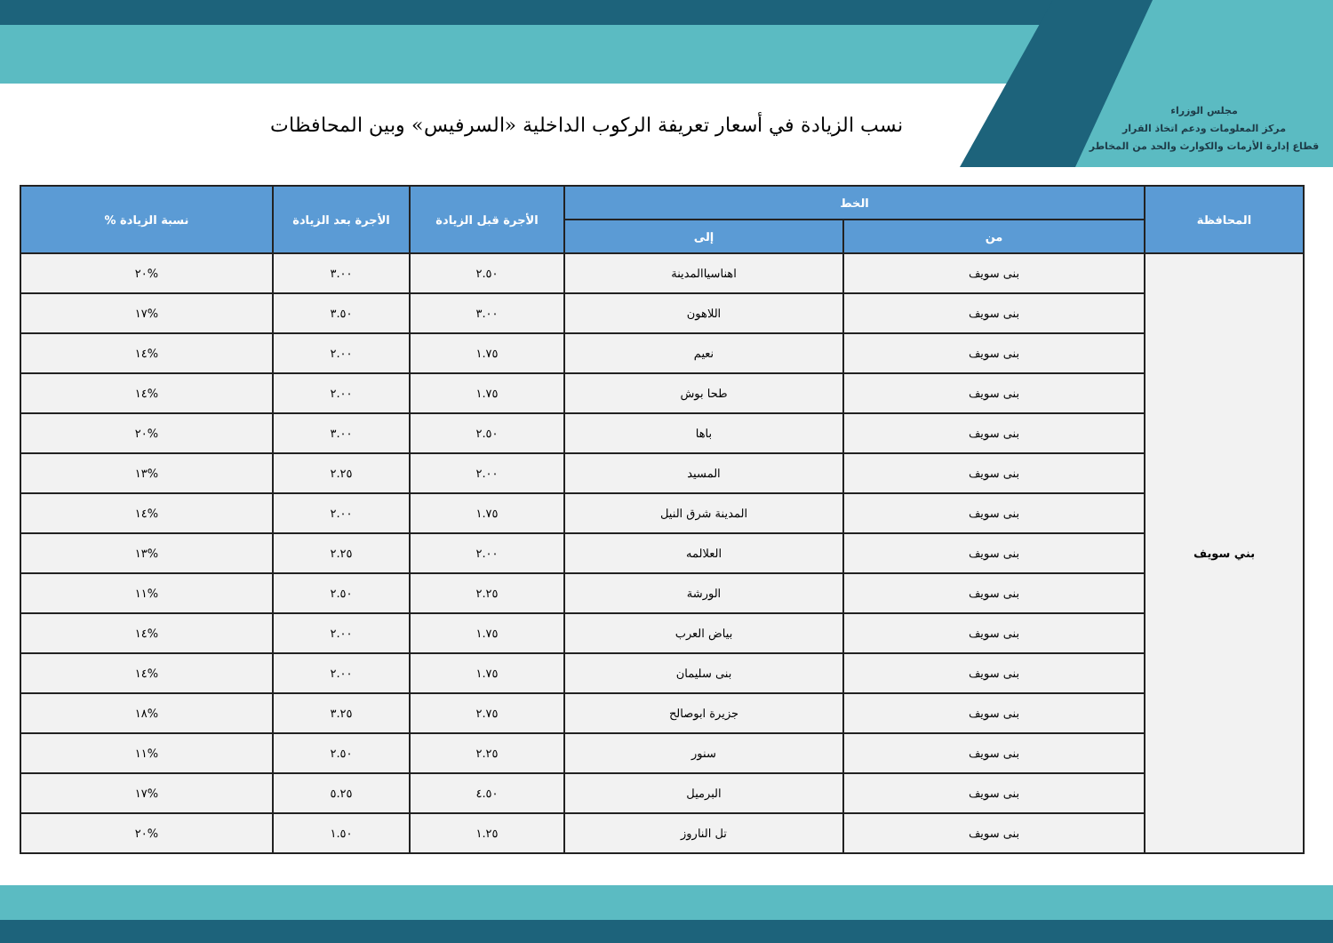مجلس الوزراء
مركز المعلومات ودعم اتخاذ القرار
قطاع إدارة الأزمات والكوارث والحد من المخاطر
نسب الزيادة في أسعار تعريفة الركوب الداخلية «السرفيس» وبين المحافظات
| المحافظة | الخط | | الأجرة قبل الزيادة | الأجرة بعد الزيادة | نسبة الزيادة % |
| --- | --- | --- | --- | --- | --- |
| | من | إلى | | | |
| بني سويف | بنى سويف | اهناسياالمدينة | ٢.٥٠ | ٣.٠٠ | %٢٠ |
| | بنى سويف | اللاهون | ٣.٠٠ | ٣.٥٠ | %١٧ |
| | بنى سويف | نعيم | ١.٧٥ | ٢.٠٠ | %١٤ |
| | بنى سويف | طحا بوش | ١.٧٥ | ٢.٠٠ | %١٤ |
| | بنى سويف | باها | ٢.٥٠ | ٣.٠٠ | %٢٠ |
| | بنى سويف | المسيد | ٢.٠٠ | ٢.٢٥ | %١٣ |
| | بنى سويف | المدينة شرق النيل | ١.٧٥ | ٢.٠٠ | %١٤ |
| | بنى سويف | العلالمه | ٢.٠٠ | ٢.٢٥ | %١٣ |
| | بنى سويف | الورشة | ٢.٢٥ | ٢.٥٠ | %١١ |
| | بنى سويف | بياض العرب | ١.٧٥ | ٢.٠٠ | %١٤ |
| | بنى سويف | بنى سليمان | ١.٧٥ | ٢.٠٠ | %١٤ |
| | بنى سويف | جزيرة ابوصالح | ٢.٧٥ | ٣.٢٥ | %١٨ |
| | بنى سويف | سنور | ٢.٢٥ | ٢.٥٠ | %١١ |
| | بنى سويف | البرميل | ٤.٥٠ | ٥.٢٥ | %١٧ |
| | بنى سويف | تل الناروز | ١.٢٥ | ١.٥٠ | %٢٠ |